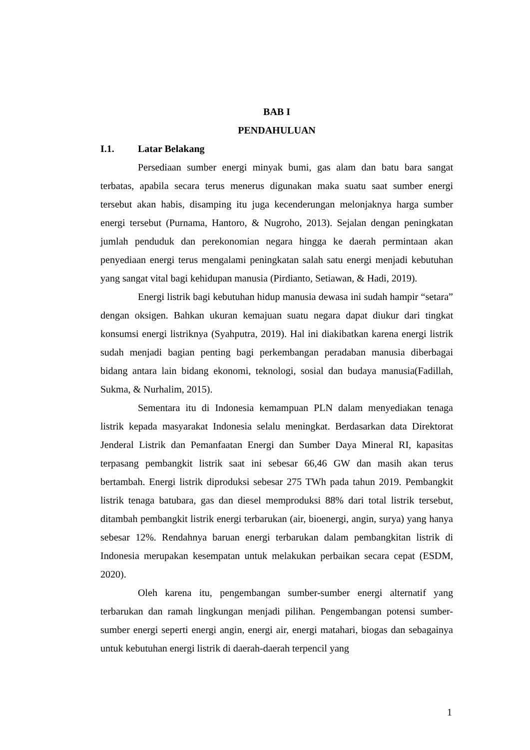BAB I
PENDAHULUAN
I.1. Latar Belakang
Persediaan sumber energi minyak bumi, gas alam dan batu bara sangat terbatas, apabila secara terus menerus digunakan maka suatu saat sumber energi tersebut akan habis, disamping itu juga kecenderungan melonjaknya harga sumber energi tersebut (Purnama, Hantoro, & Nugroho, 2013). Sejalan dengan peningkatan jumlah penduduk dan perekonomian negara hingga ke daerah permintaan akan penyediaan energi terus mengalami peningkatan salah satu energi menjadi kebutuhan yang sangat vital bagi kehidupan manusia (Pirdianto, Setiawan, & Hadi, 2019).
Energi listrik bagi kebutuhan hidup manusia dewasa ini sudah hampir “setara” dengan oksigen. Bahkan ukuran kemajuan suatu negara dapat diukur dari tingkat konsumsi energi listriknya (Syahputra, 2019). Hal ini diakibatkan karena energi listrik sudah menjadi bagian penting bagi perkembangan peradaban manusia diberbagai bidang antara lain bidang ekonomi, teknologi, sosial dan budaya manusia(Fadillah, Sukma, & Nurhalim, 2015).
Sementara itu di Indonesia kemampuan PLN dalam menyediakan tenaga listrik kepada masyarakat Indonesia selalu meningkat. Berdasarkan data Direktorat Jenderal Listrik dan Pemanfaatan Energi dan Sumber Daya Mineral RI, kapasitas terpasang pembangkit listrik saat ini sebesar 66,46 GW dan masih akan terus bertambah. Energi listrik diproduksi sebesar 275 TWh pada tahun 2019. Pembangkit listrik tenaga batubara, gas dan diesel memproduksi 88% dari total listrik tersebut, ditambah pembangkit listrik energi terbarukan (air, bioenergi, angin, surya) yang hanya sebesar 12%. Rendahnya baruan energi terbarukan dalam pembangkitan listrik di Indonesia merupakan kesempatan untuk melakukan perbaikan secara cepat (ESDM, 2020).
Oleh karena itu, pengembangan sumber-sumber energi alternatif yang terbarukan dan ramah lingkungan menjadi pilihan. Pengembangan potensi sumber-sumber energi seperti energi angin, energi air, energi matahari, biogas dan sebagainya untuk kebutuhan energi listrik di daerah-daerah terpencil yang
1